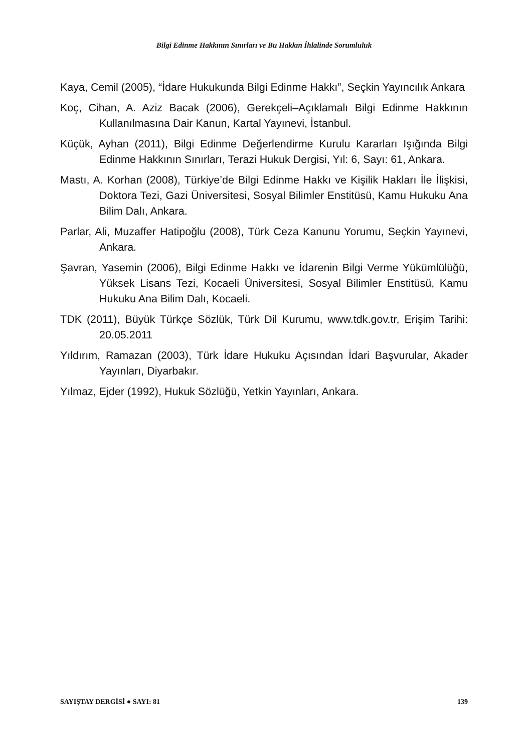Bilgi Edinme Hakkının Sınırları ve Bu Hakkın İhlalinde Sorumluluk
Kaya, Cemil (2005), “İdare Hukukunda Bilgi Edinme Hakkı”, Seçkin Yayıncılık Ankara
Koç, Cihan, A. Aziz Bacak (2006), Gerekçeli–Açıklamalı Bilgi Edinme Hakkının Kullanılmasına Dair Kanun, Kartal Yayınevi, İstanbul.
Küçük, Ayhan (2011), Bilgi Edinme Değerlendirme Kurulu Kararları Işığında Bilgi Edinme Hakkının Sınırları, Terazi Hukuk Dergisi, Yıl: 6, Sayı: 61, Ankara.
Mastı, A. Korhan (2008), Türkiye’de Bilgi Edinme Hakkı ve Kişilik Hakları İle İlişkisi, Doktora Tezi, Gazi Üniversitesi, Sosyal Bilimler Enstitüsü, Kamu Hukuku Ana Bilim Dalı, Ankara.
Parlar, Ali, Muzaffer Hatipoğlu (2008), Türk Ceza Kanunu Yorumu, Seçkin Yayınevi, Ankara.
Şavran, Yasemin (2006), Bilgi Edinme Hakkı ve İdarenin Bilgi Verme Yükümlülüğü, Yüksek Lisans Tezi, Kocaeli Üniversitesi, Sosyal Bilimler Enstitüsü, Kamu Hukuku Ana Bilim Dalı, Kocaeli.
TDK (2011), Büyük Türkçe Sözlük, Türk Dil Kurumu, www.tdk.gov.tr, Erişim Tarihi: 20.05.2011
Yıldırım, Ramazan (2003), Türk İdare Hukuku Açısından İdari Başvurular, Akader Yayınları, Diyarbakır.
Yılmaz, Ejder (1992), Hukuk Sözlüğü, Yetkin Yayınları, Ankara.
SAYIŞTAY DERGİSİ ● SAYI: 81 139